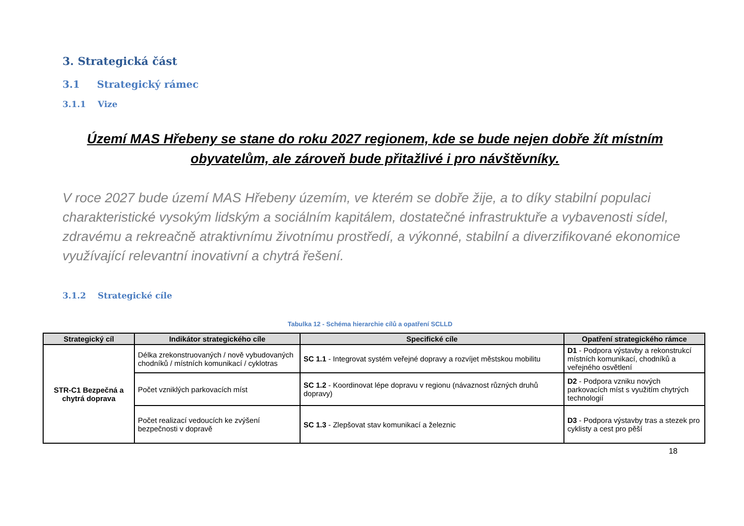3. Strategická část
3.1 Strategický rámec
3.1.1 Vize
Území MAS Hřebeny se stane do roku 2027 regionem, kde se bude nejen dobře žít místním obyvatelům, ale zároveň bude přitažlivé i pro návštěvníky.
V roce 2027 bude území MAS Hřebeny územím, ve kterém se dobře žije, a to díky stabilní populaci charakteristické vysokým lidským a sociálním kapitálem, dostatečné infrastruktuře a vybavenosti sídel, zdravému a rekreačně atraktivnímu životnímu prostředí, a výkonné, stabilní a diverzifikované ekonomice využívající relevantní inovativní a chytrá řešení.
3.1.2 Strategické cíle
Tabulka 12 - Schéma hierarchie cílů a opatření SCLLD
| Strategický cíl | Indikátor strategického cíle | Specifické cíle | Opatření strategického rámce |
| --- | --- | --- | --- |
| STR-C1 Bezpečná a chytrá doprava | Délka zrekonstruovaných / nově vybudovaných chodníků / místních komunikací / cyklotras | SC 1.1 - Integrovat systém veřejné dopravy a rozvíjet městskou mobilitu | D1 - Podpora výstavby a rekonstrukcí místních komunikací, chodníků a veřejného osvětlení |
| | Počet vzniklých parkovacích míst | SC 1.2 - Koordinovat lépe dopravu v regionu (návaznost různých druhů dopravy) | D2 - Podpora vzniku nových parkovacích míst s využitím chytrých technologií |
| | Počet realizací vedoucích ke zvýšení bezpečnosti v dopravě | SC 1.3 - Zlepšovat stav komunikací a železnic | D3 - Podpora výstavby tras a stezek pro cyklisty a cest pro pěší |
18